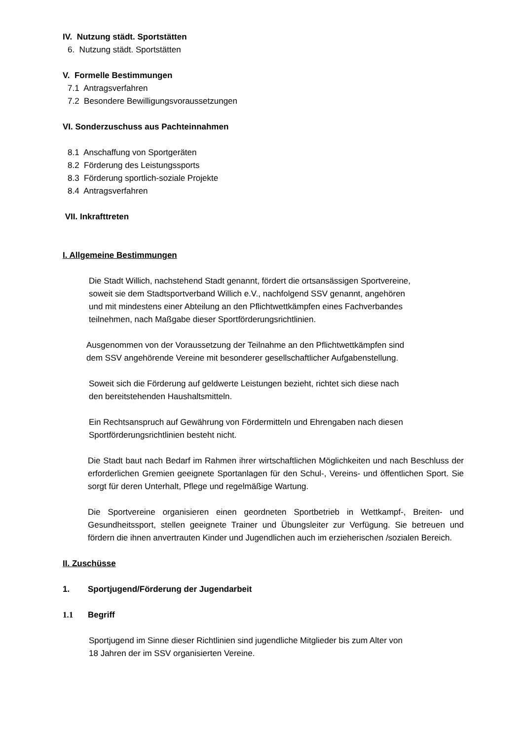IV. Nutzung städt. Sportstätten
6. Nutzung städt. Sportstätten
V. Formelle Bestimmungen
7.1 Antragsverfahren
7.2 Besondere Bewilligungsvoraussetzungen
VI. Sonderzuschuss aus Pachteinnahmen
8.1 Anschaffung von Sportgeräten
8.2 Förderung des Leistungssports
8.3 Förderung sportlich-soziale Projekte
8.4 Antragsverfahren
VII. Inkrafttreten
I. Allgemeine Bestimmungen
Die Stadt Willich, nachstehend Stadt genannt, fördert die ortsansässigen Sportvereine,
soweit sie dem Stadtsportverband Willich e.V., nachfolgend SSV genannt, angehören
und mit mindestens einer Abteilung an den Pflichtwettkämpfen eines Fachverbandes
teilnehmen, nach Maßgabe dieser Sportförderungsrichtlinien.
Ausgenommen von der Voraussetzung der Teilnahme an den Pflichtwettkämpfen sind
dem SSV angehörende Vereine mit besonderer gesellschaftlicher Aufgabenstellung.
Soweit sich die Förderung auf geldwerte Leistungen bezieht, richtet sich diese nach
den bereitstehenden Haushaltsmitteln.
Ein Rechtsanspruch auf Gewährung von Fördermitteln und Ehrengaben nach diesen
Sportförderungsrichtlinien besteht nicht.
Die Stadt baut nach Bedarf im Rahmen ihrer wirtschaftlichen Möglichkeiten und nach Beschluss der erforderlichen Gremien geeignete Sportanlagen für den Schul-, Vereins- und öffentlichen Sport. Sie sorgt für deren Unterhalt, Pflege und regelmäßige Wartung.
Die Sportvereine organisieren einen geordneten Sportbetrieb in Wettkampf-, Breiten- und Gesundheitssport, stellen geeignete Trainer und Übungsleiter zur Verfügung. Sie betreuen und fördern die ihnen anvertrauten Kinder und Jugendlichen auch im erzieherischen /sozialen Bereich.
II. Zuschüsse
1. Sportjugend/Förderung der Jugendarbeit
1.1 Begriff
Sportjugend im Sinne dieser Richtlinien sind jugendliche Mitglieder bis zum Alter von
18 Jahren der im SSV organisierten Vereine.